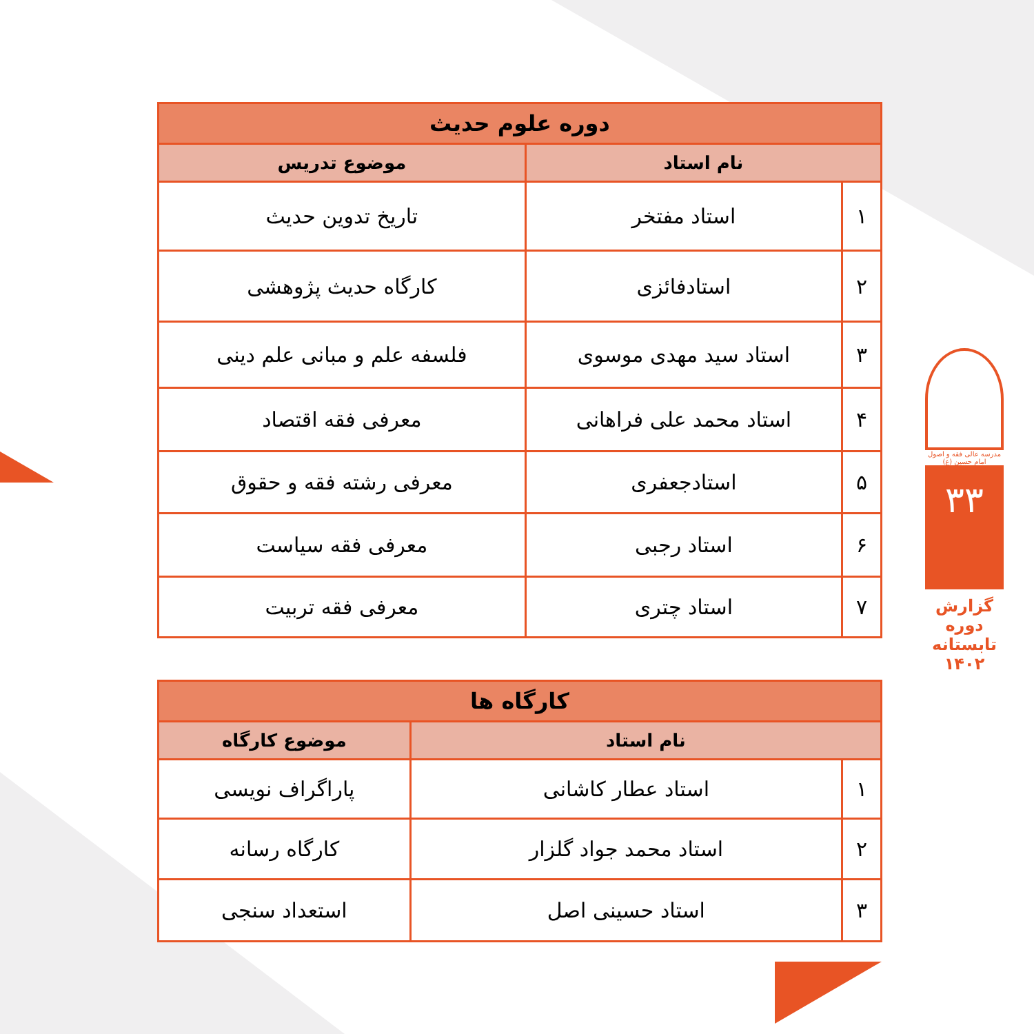| دوره علوم حدیث | | |
| --- | --- | --- |
| نام استاد | | موضوع تدریس |
| ۱ | استاد مفتخر | تاریخ تدوین حدیث |
| ۲ | استادفائزی | کارگاه حدیث پژوهشی |
| ۳ | استاد سید مهدی موسوی | فلسفه علم و مبانی علم دینی |
| ۴ | استاد محمد علی فراهانی | معرفی فقه اقتصاد |
| ۵ | استادجعفری | معرفی رشته فقه و حقوق |
| ۶ | استاد رجبی | معرفی فقه سیاست |
| ۷ | استاد چتری | معرفی فقه تربیت |
| کارگاه ها | | |
| --- | --- | --- |
| نام استاد | | موضوع کارگاه |
| ۱ | استاد عطار کاشانی | پاراگراف نویسی |
| ۲ | استاد محمد جواد گلزار | کارگاه رسانه |
| ۳ | استاد حسینی اصل | استعداد سنجی |
مدرسه عالی فقه و اصول امام حسین (ع)
۳۳
گزارش دوره تابستانه ۱۴۰۲